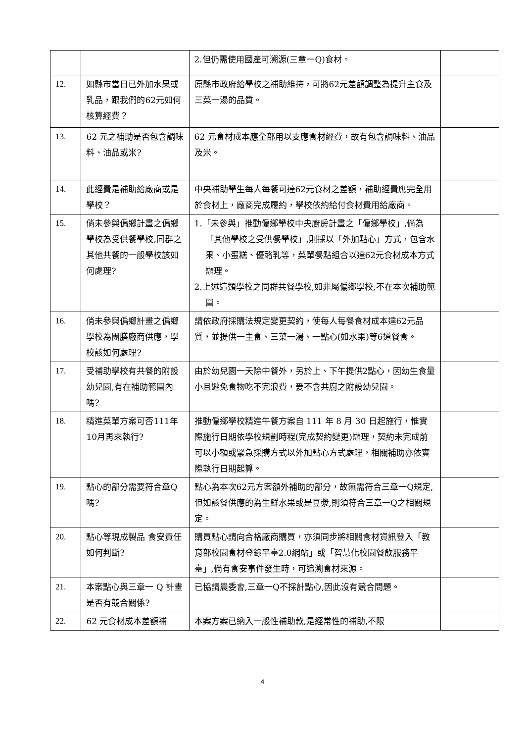| | | 2.但仍需使用國產可溯源(三章一Q)食材。 | |
| 12. | 如縣市當日已外加水果或乳品，跟我們的62元如何核算經費？ | 原縣市政府給學校之補助維持，可將62元差額調整為提升主食及三菜一湯的品質。 | |
| 13. | 62 元之補助是否包含調味料、油品或米? | 62 元食材成本應全部用以支應食材經費，故有包含調味料、油品及米。 | |
| 14. | 此經費是補助給廠商或是學校？ | 中央補助學生每人每餐可達62元食材之差額，補助經費應完全用於食材上，廠商完成履約，學校依約給付食材費用給廠商。 | |
| 15. | 倘未參與偏鄉計畫之偏鄉學校為受供餐學校,同群之其他共餐的一般學校該如何處理? | 1.「未參與」推動偏鄉學校中央廚房計畫之「偏鄉學校」,倘為「其他學校之受供餐學校」,則採以「外加點心」方式，包含水果、小蛋糕、優酪乳等，菜單餐點組合以達62元食材成本方式辦理。 2.上述這類學校之同群共餐學校,如非屬偏鄉學校,不在本次補助範圍。 | |
| 16. | 倘未參與偏鄉計畫之偏鄉學校為團膳廠商供應，學校該如何處理? | 請依政府採購法規定變更契約，使每人每餐食材成本達62元品質，並提供一主食、三菜一湯、一點心(如水果)等6道餐食。 | |
| 17. | 受補助學校有共餐的附設幼兒園,有在補助範圍內嗎? | 由於幼兒園一天除中餐外，另於上、下午提供2點心，因幼生食量小且避免食物吃不完浪費，爰不含共廚之附設幼兒園。 | |
| 18. | 精進菜單方案可否111年10月再來執行? | 推動偏鄉學校精進午餐方案自 111 年 8 月 30 日起施行，惟實際施行日期依學校規劃時程(完成契約變更)辦理，契約未完成前可以小額或緊急採購方式以外加點心方式處理，相關補助亦依實際執行日期起算。 | |
| 19. | 點心的部分需要符合章Q嗎? | 點心為本次62元方案額外補助的部分，故無需符合三章一Q規定,但如該餐供應的為生鮮水果或是豆漿,則須符合三章一Q之相關規定。 | |
| 20. | 點心等現成製品 食安責任如何判斷? | 購買點心請向合格廠商購買，亦須同步將相關食材資訊登入「教育部校園食材登錄平臺2.0網站」或「智慧化校園餐飲服務平臺」,倘有食安事件發生時，可追溯食材來源。 | |
| 21. | 本案點心與三章一 Q 計畫是否有競合關係? | 已協請農委會,三章一Q不採計點心,因此沒有競合問題。 | |
| 22. | 62 元食材成本差額補 | 本案方案已納入一般性補助款,是經常性的補助,不限 | |
4